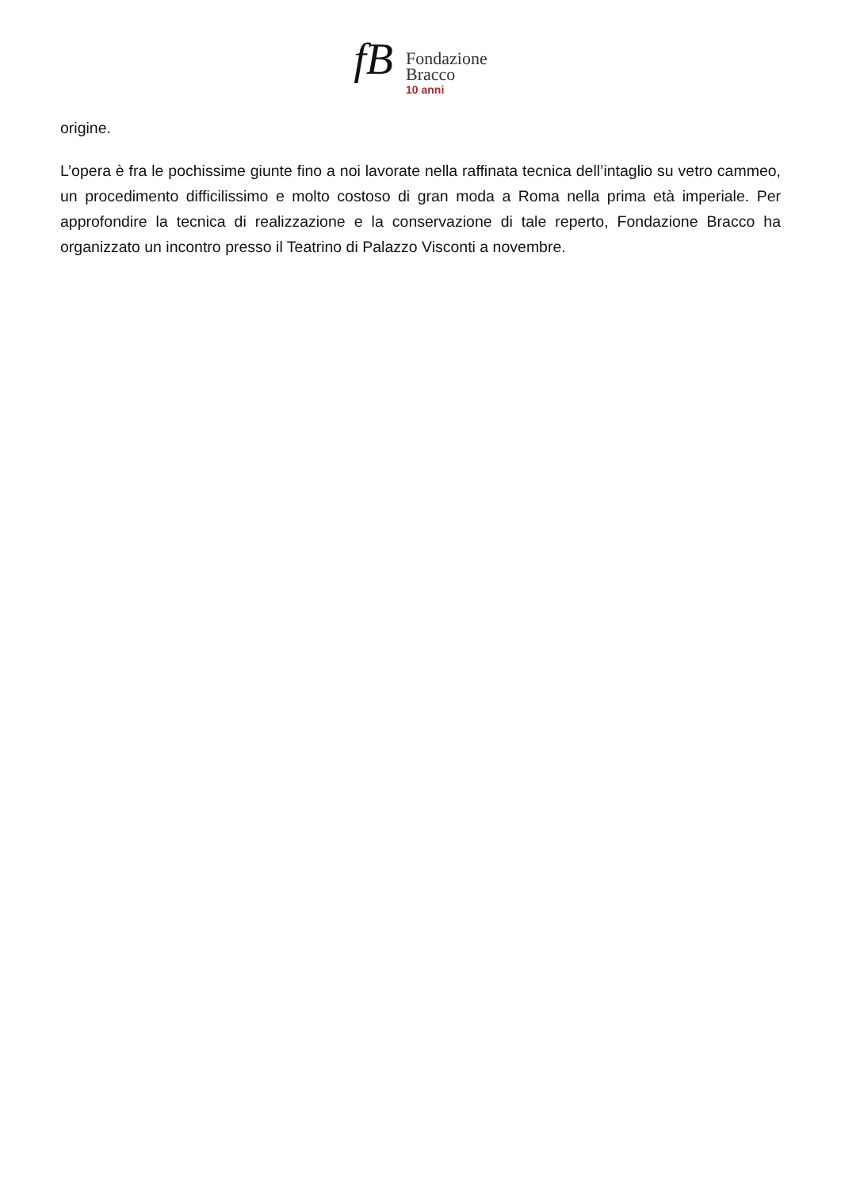fB
Fondazione
Bracco
10 anni
origine.
L’opera è fra le pochissime giunte fino a noi lavorate nella raffinata tecnica dell’intaglio su vetro cammeo, un procedimento difficilissimo e molto costoso di gran moda a Roma nella prima età imperiale. Per approfondire la tecnica di realizzazione e la conservazione di tale reperto, Fondazione Bracco ha organizzato un incontro presso il Teatrino di Palazzo Visconti a novembre.